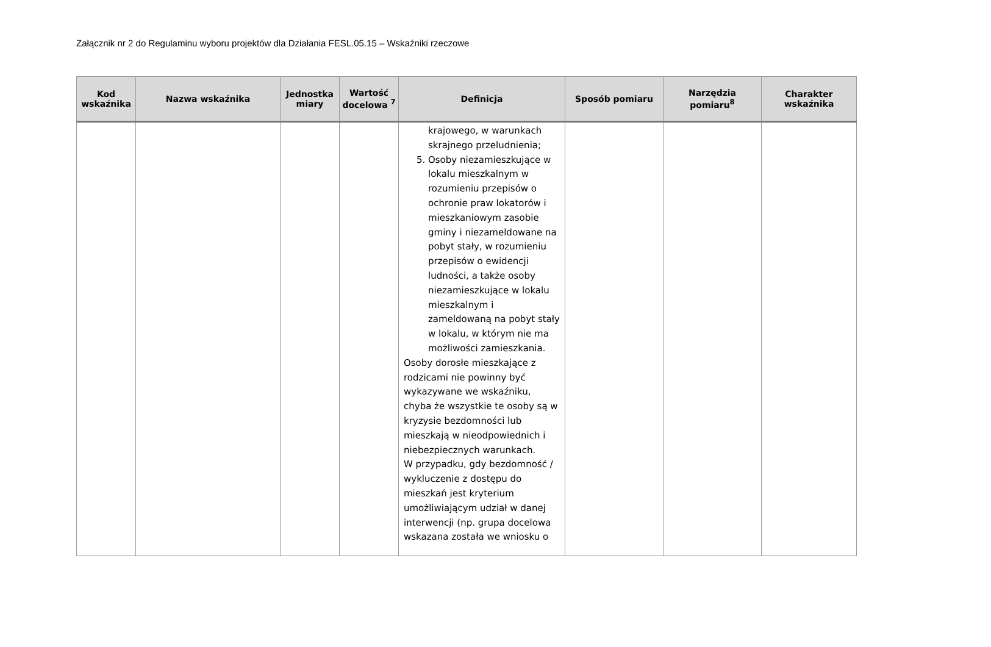Załącznik nr 2 do Regulaminu wyboru projektów dla Działania FESL.05.15 – Wskaźniki rzeczowe
| Kod wskaźnika | Nazwa wskaźnika | Jednostka miary | Wartość docelowa <sup>7</sup> | Definicja | Sposób pomiaru | Narzędzia pomiaru<sup>8</sup> | Charakter wskaźnika |
| --- | --- | --- | --- | --- | --- | --- | --- |
| | | | | krajowego, w warunkach skrajnego przeludnienia; 5. Osoby niezamieszkujące w lokalu mieszkalnym w rozumieniu przepisów o ochronie praw lokatorów i mieszkaniowym zasobie gminy i niezameldowane na pobyt stały, w rozumieniu przepisów o ewidencji ludności, a także osoby niezamieszkujące w lokalu mieszkalnym i zameldowaną na pobyt stały w lokalu, w którym nie ma możliwości zamieszkania. Osoby dorosłe mieszkające z rodzicami nie powinny być wykazywane we wskaźniku, chyba że wszystkie te osoby są w kryzysie bezdomności lub mieszkają w nieodpowiednich i niebezpiecznych warunkach. W przypadku, gdy bezdomność / wykluczenie z dostępu do mieszkań jest kryterium umożliwiającym udział w danej interwencji (np. grupa docelowa wskazana została we wniosku o | | | |